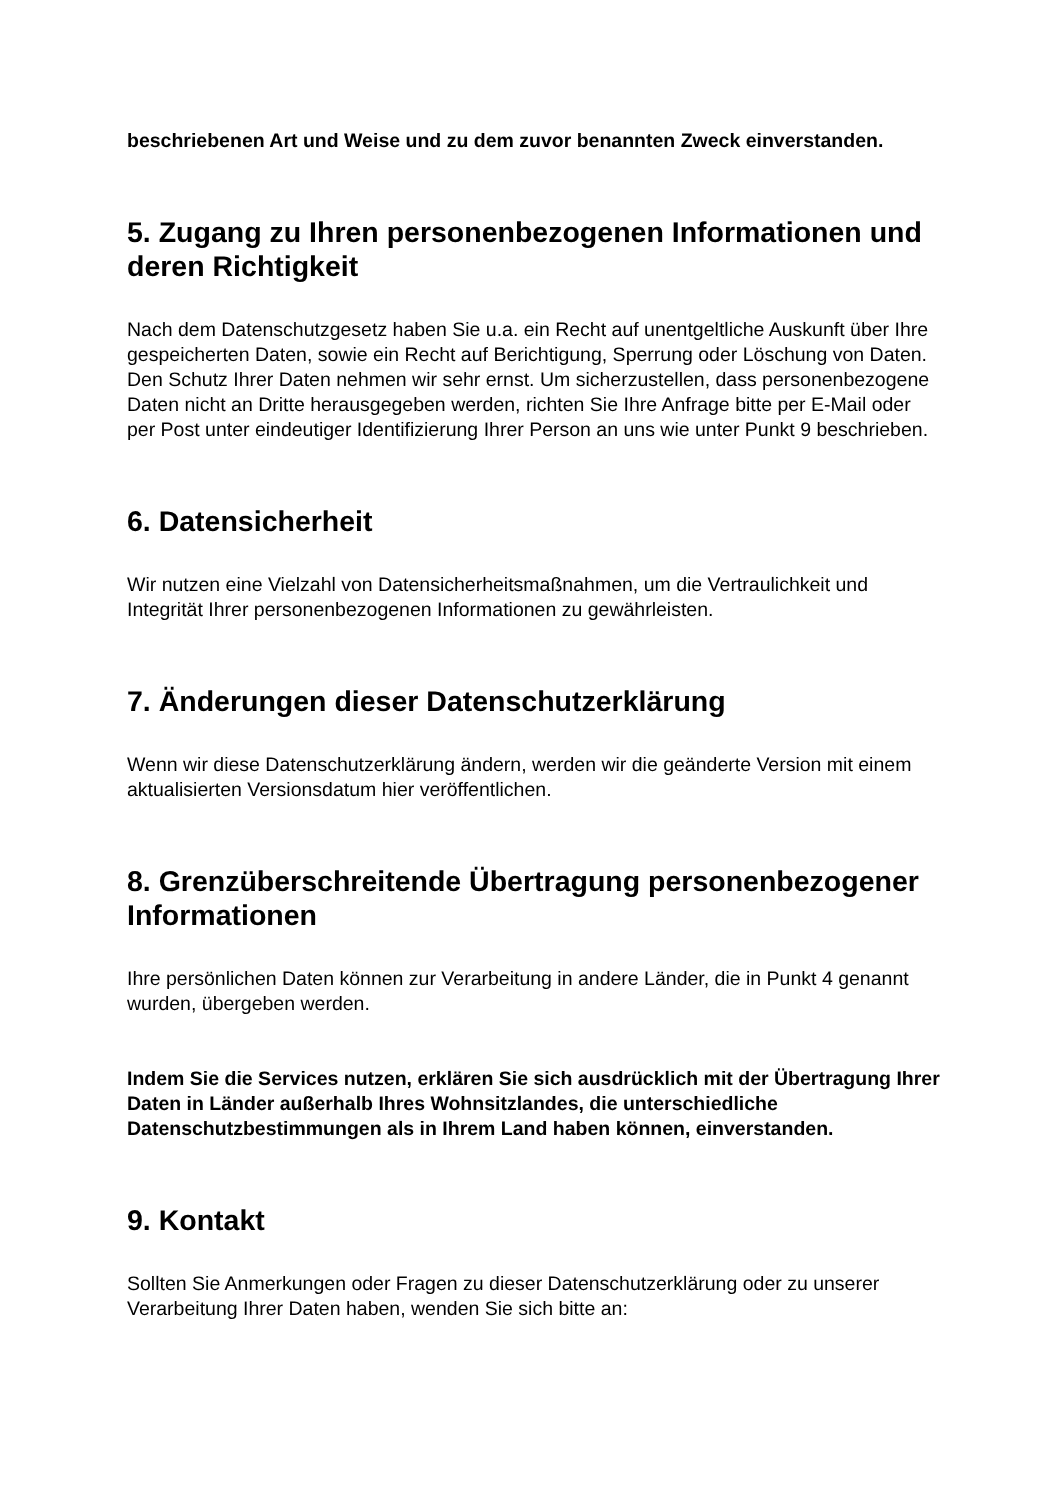beschriebenen Art und Weise und zu dem zuvor benannten Zweck einverstanden.
5. Zugang zu Ihren personenbezogenen Informationen und deren Richtigkeit
Nach dem Datenschutzgesetz haben Sie u.a. ein Recht auf unentgeltliche Auskunft über Ihre gespeicherten Daten, sowie ein Recht auf Berichtigung, Sperrung oder Löschung von Daten.
Den Schutz Ihrer Daten nehmen wir sehr ernst. Um sicherzustellen, dass personenbezogene Daten nicht an Dritte herausgegeben werden, richten Sie Ihre Anfrage bitte per E-Mail oder per Post unter eindeutiger Identifizierung Ihrer Person an uns wie unter Punkt 9 beschrieben.
6. Datensicherheit
Wir nutzen eine Vielzahl von Datensicherheitsmaßnahmen, um die Vertraulichkeit und Integrität Ihrer personenbezogenen Informationen zu gewährleisten.
7. Änderungen dieser Datenschutzerklärung
Wenn wir diese Datenschutzerklärung ändern, werden wir die geänderte Version mit einem aktualisierten Versionsdatum hier veröffentlichen.
8. Grenzüberschreitende Übertragung personenbezogener Informationen
Ihre persönlichen Daten können zur Verarbeitung in andere Länder, die in Punkt 4 genannt wurden, übergeben werden.
Indem Sie die Services nutzen, erklären Sie sich ausdrücklich mit der Übertragung Ihrer Daten in Länder außerhalb Ihres Wohnsitzlandes, die unterschiedliche Datenschutzbestimmungen als in Ihrem Land haben können, einverstanden.
9. Kontakt
Sollten Sie Anmerkungen oder Fragen zu dieser Datenschutzerklärung oder zu unserer Verarbeitung Ihrer Daten haben, wenden Sie sich bitte an: